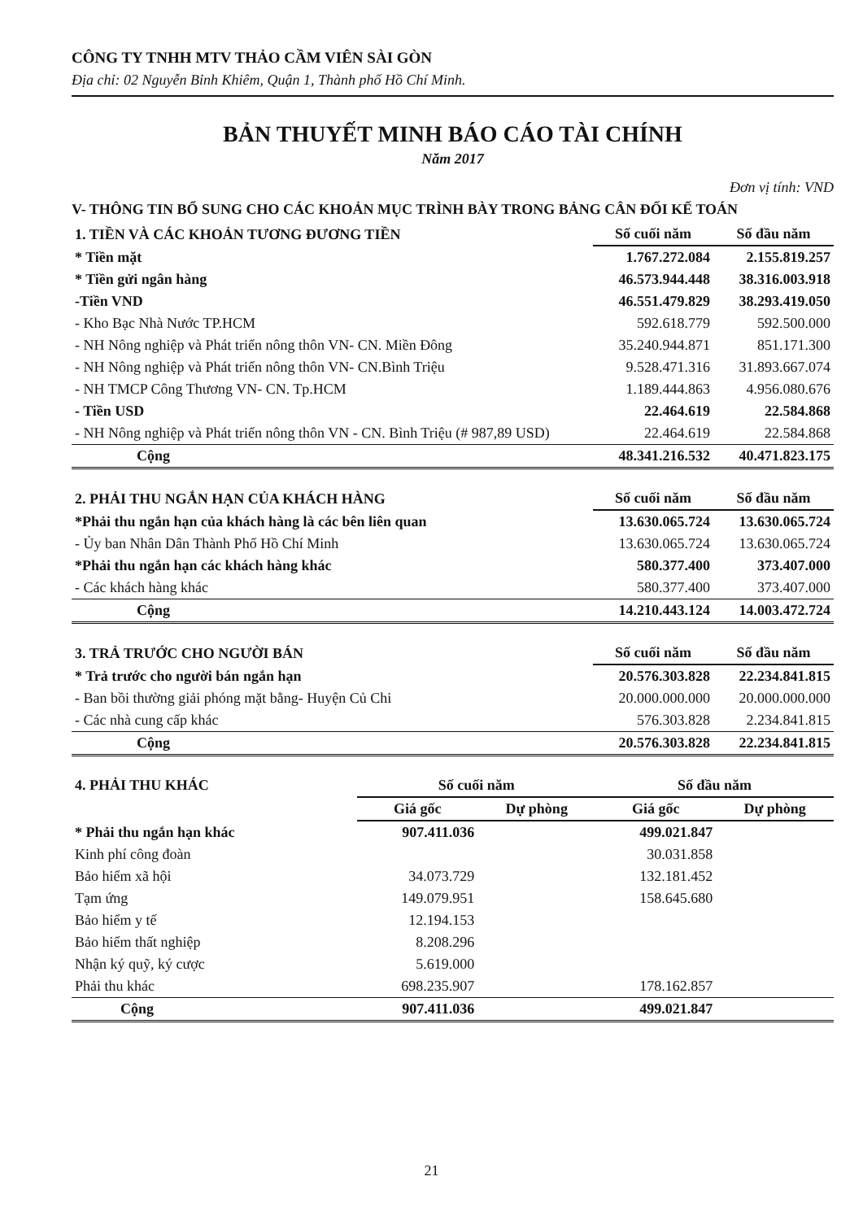CÔNG TY TNHH MTV THẢO CẦM VIÊN SÀI GÒN
Địa chỉ: 02 Nguyễn Bỉnh Khiêm, Quận 1, Thành phố Hồ Chí Minh.
BẢN THUYẾT MINH BÁO CÁO TÀI CHÍNH
Năm 2017
Đơn vị tính: VND
V- THÔNG TIN BỔ SUNG CHO CÁC KHOẢN MỤC TRÌNH BÀY TRONG BẢNG CÂN ĐỐI KẾ TOÁN
| 1. TIỀN VÀ CÁC KHOẢN TƯƠNG ĐƯƠNG TIỀN | Số cuối năm | Số đầu năm |
| --- | --- | --- |
| * Tiền mặt | 1.767.272.084 | 2.155.819.257 |
| * Tiền gửi ngân hàng | 46.573.944.448 | 38.316.003.918 |
| -Tiền VND | 46.551.479.829 | 38.293.419.050 |
| - Kho Bạc Nhà Nước TP.HCM | 592.618.779 | 592.500.000 |
| - NH Nông nghiệp và Phát triển nông thôn VN- CN. Miền Đông | 35.240.944.871 | 851.171.300 |
| - NH Nông nghiệp và Phát triển nông thôn VN- CN.Bình Triệu | 9.528.471.316 | 31.893.667.074 |
| - NH TMCP Công Thương VN- CN. Tp.HCM | 1.189.444.863 | 4.956.080.676 |
| - Tiền USD | 22.464.619 | 22.584.868 |
| - NH Nông nghiệp và Phát triển nông thôn VN - CN. Bình Triệu (# 987,89 USD) | 22.464.619 | 22.584.868 |
| Cộng | 48.341.216.532 | 40.471.823.175 |
| 2. PHẢI THU NGẮN HẠN CỦA KHÁCH HÀNG | Số cuối năm | Số đầu năm |
| --- | --- | --- |
| *Phải thu ngắn hạn của khách hàng là các bên liên quan | 13.630.065.724 | 13.630.065.724 |
| - Ủy ban Nhân Dân Thành Phố Hồ Chí Minh | 13.630.065.724 | 13.630.065.724 |
| *Phải thu ngắn hạn các khách hàng khác | 580.377.400 | 373.407.000 |
| - Các khách hàng khác | 580.377.400 | 373.407.000 |
| Cộng | 14.210.443.124 | 14.003.472.724 |
| 3. TRẢ TRƯỚC CHO NGƯỜI BÁN | Số cuối năm | Số đầu năm |
| --- | --- | --- |
| * Trả trước cho người bán ngắn hạn | 20.576.303.828 | 22.234.841.815 |
| - Ban bồi thường giải phóng mặt bằng- Huyện Củ Chi | 20.000.000.000 | 20.000.000.000 |
| - Các nhà cung cấp khác | 576.303.828 | 2.234.841.815 |
| Cộng | 20.576.303.828 | 22.234.841.815 |
| 4. PHẢI THU KHÁC | Số cuối năm | | Số đầu năm | |
| --- | --- | --- | --- | --- |
| | Giá gốc | Dự phòng | Giá gốc | Dự phòng |
| * Phải thu ngắn hạn khác | 907.411.036 | | 499.021.847 | |
| Kinh phí công đoàn | | | 30.031.858 | |
| Bảo hiểm xã hội | 34.073.729 | | 132.181.452 | |
| Tạm ứng | 149.079.951 | | 158.645.680 | |
| Bảo hiểm y tế | 12.194.153 | | | |
| Bảo hiểm thất nghiệp | 8.208.296 | | | |
| Nhận ký quỹ, ký cược | 5.619.000 | | | |
| Phải thu khác | 698.235.907 | | 178.162.857 | |
| Cộng | 907.411.036 | | 499.021.847 | |
21